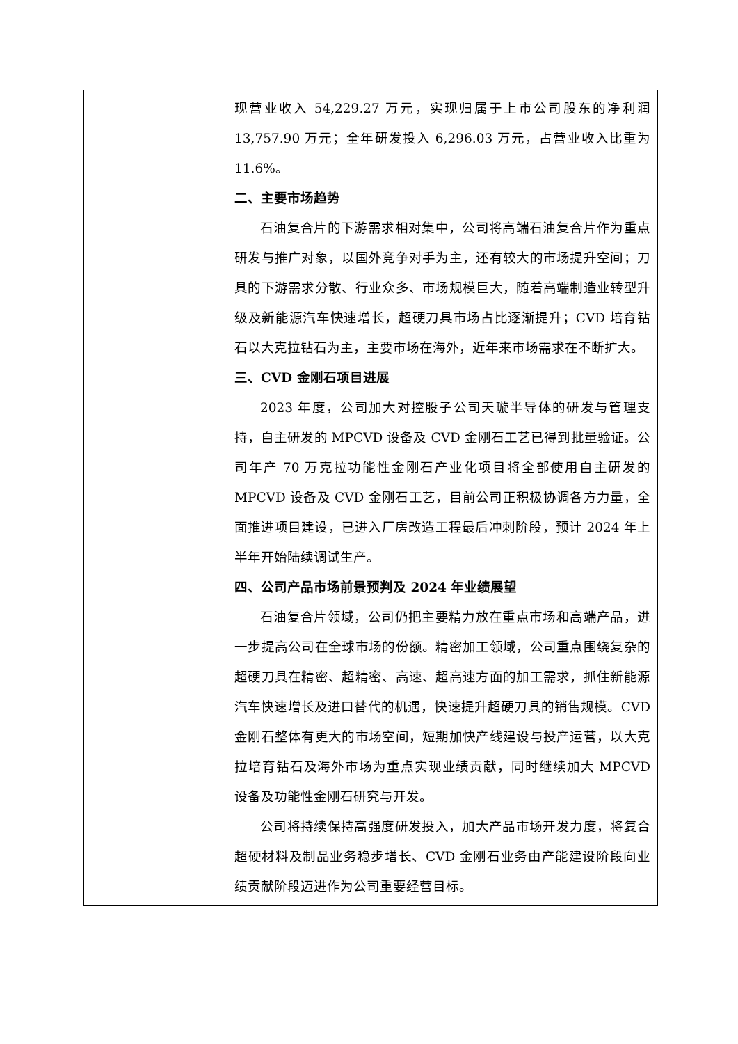| | 现营业收入 54,229.27 万元，实现归属于上市公司股东的净利润 13,757.90 万元；全年研发投入 6,296.03 万元，占营业收入比重为 11.6%。 二、主要市场趋势 石油复合片的下游需求相对集中，公司将高端石油复合片作为重点研发与推广对象，以国外竞争对手为主，还有较大的市场提升空间；刀具的下游需求分散、行业众多、市场规模巨大，随着高端制造业转型升级及新能源汽车快速增长，超硬刀具市场占比逐渐提升；CVD 培育钻石以大克拉钻石为主，主要市场在海外，近年来市场需求在不断扩大。 三、CVD 金刚石项目进展 2023 年度，公司加大对控股子公司天璇半导体的研发与管理支持，自主研发的 MPCVD 设备及 CVD 金刚石工艺已得到批量验证。公司年产 70 万克拉功能性金刚石产业化项目将全部使用自主研发的 MPCVD 设备及 CVD 金刚石工艺，目前公司正积极协调各方力量，全面推进项目建设，已进入厂房改造工程最后冲刺阶段，预计 2024 年上半年开始陆续调试生产。 四、公司产品市场前景预判及 2024 年业绩展望 石油复合片领域，公司仍把主要精力放在重点市场和高端产品，进一步提高公司在全球市场的份额。精密加工领域，公司重点围绕复杂的超硬刀具在精密、超精密、高速、超高速方面的加工需求，抓住新能源汽车快速增长及进口替代的机遇，快速提升超硬刀具的销售规模。CVD 金刚石整体有更大的市场空间，短期加快产线建设与投产运营，以大克拉培育钻石及海外市场为重点实现业绩贡献，同时继续加大 MPCVD 设备及功能性金刚石研究与开发。 公司将持续保持高强度研发投入，加大产品市场开发力度，将复合超硬材料及制品业务稳步增长、CVD 金刚石业务由产能建设阶段向业绩贡献阶段迈进作为公司重要经营目标。 |